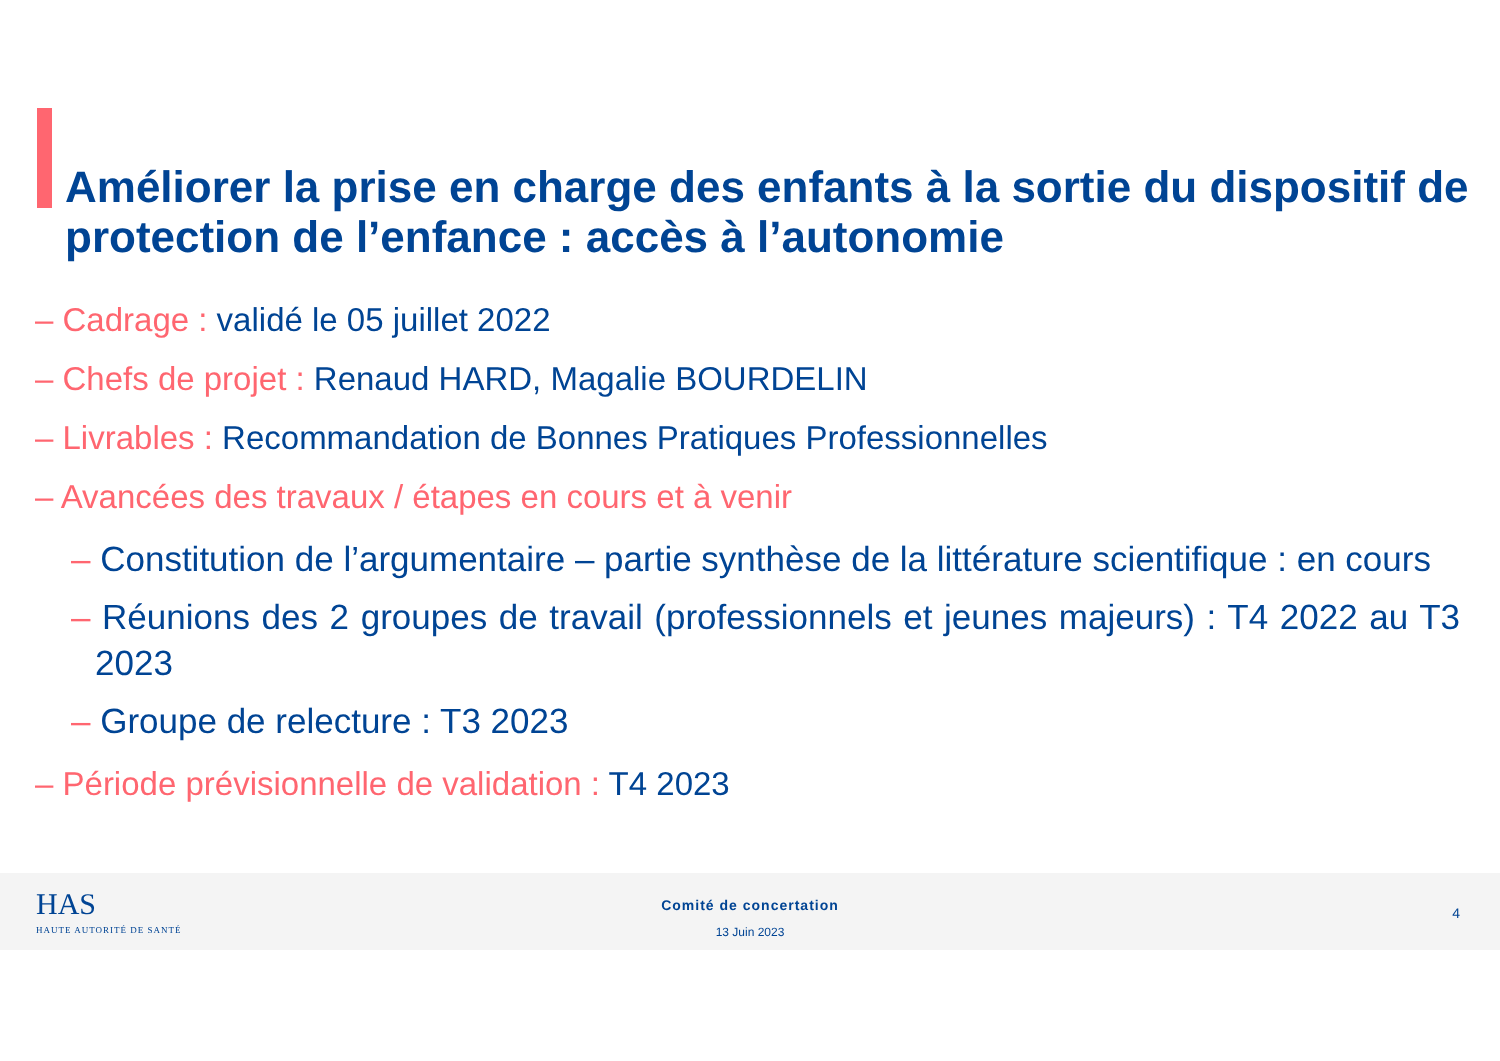Améliorer la prise en charge des enfants à la sortie du dispositif de protection de l’enfance : accès à l’autonomie
– Cadrage : validé le 05 juillet 2022
– Chefs de projet : Renaud HARD, Magalie BOURDELIN
– Livrables : Recommandation de Bonnes Pratiques Professionnelles
– Avancées des travaux / étapes en cours et à venir
– Constitution de l’argumentaire – partie synthèse de la littérature scientifique : en cours
– Réunions des 2 groupes de travail (professionnels et jeunes majeurs) : T4 2022 au T3 2023
– Groupe de relecture : T3 2023
– Période prévisionnelle de validation : T4 2023
HAS
HAUTE AUTORITÉ DE SANTÉ
Comité de concertation
13 Juin 2023
4